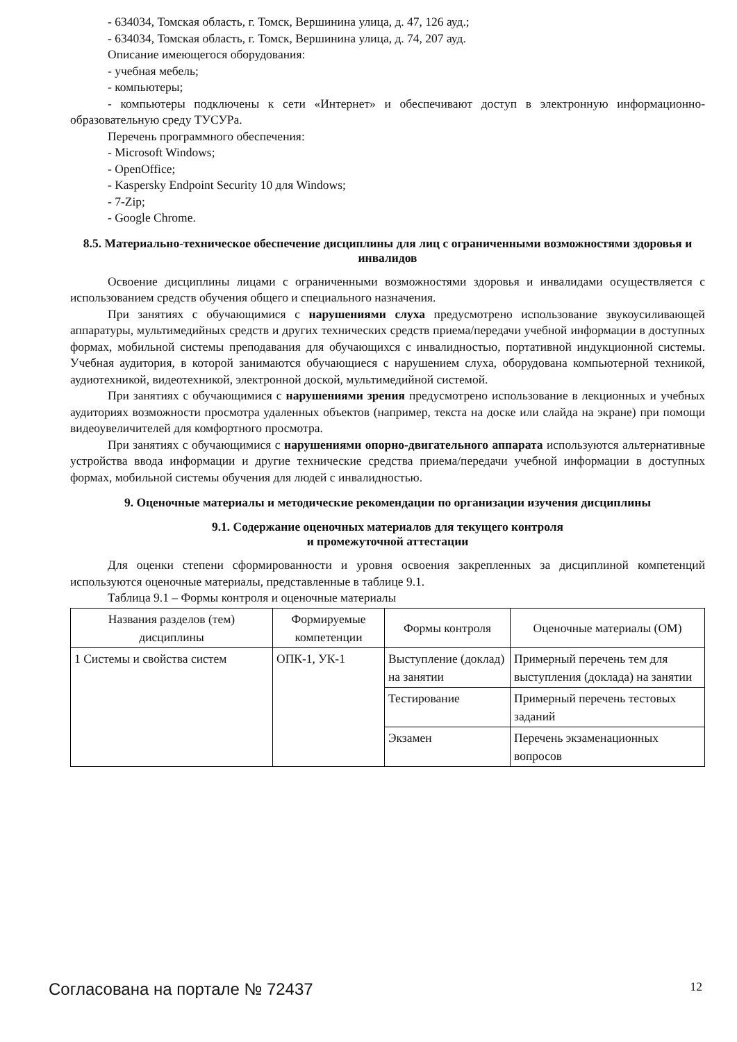- 634034, Томская область, г. Томск, Вершинина улица, д. 47, 126 ауд.;
- 634034, Томская область, г. Томск, Вершинина улица, д. 74, 207 ауд.
Описание имеющегося оборудования:
- учебная мебель;
- компьютеры;
- компьютеры подключены к сети «Интернет» и обеспечивают доступ в электронную информационно-образовательную среду ТУСУРа.
Перечень программного обеспечения:
- Microsoft Windows;
- OpenOffice;
- Kaspersky Endpoint Security 10 для Windows;
- 7-Zip;
- Google Chrome.
8.5. Материально-техническое обеспечение дисциплины для лиц с ограниченными возможностями здоровья и инвалидов
Освоение дисциплины лицами с ограниченными возможностями здоровья и инвалидами осуществляется с использованием средств обучения общего и специального назначения.
При занятиях с обучающимися с нарушениями слуха предусмотрено использование звукоусиливающей аппаратуры, мультимедийных средств и других технических средств приема/передачи учебной информации в доступных формах, мобильной системы преподавания для обучающихся с инвалидностью, портативной индукционной системы. Учебная аудитория, в которой занимаются обучающиеся с нарушением слуха, оборудована компьютерной техникой, аудиотехникой, видеотехникой, электронной доской, мультимедийной системой.
При занятиях с обучающимися с нарушениями зрения предусмотрено использование в лекционных и учебных аудиториях возможности просмотра удаленных объектов (например, текста на доске или слайда на экране) при помощи видеоувеличителей для комфортного просмотра.
При занятиях с обучающимися с нарушениями опорно-двигательного аппарата используются альтернативные устройства ввода информации и другие технические средства приема/передачи учебной информации в доступных формах, мобильной системы обучения для людей с инвалидностью.
9. Оценочные материалы и методические рекомендации по организации изучения дисциплины
9.1. Содержание оценочных материалов для текущего контроля
и промежуточной аттестации
Для оценки степени сформированности и уровня освоения закрепленных за дисциплиной компетенций используются оценочные материалы, представленные в таблице 9.1.
Таблица 9.1 – Формы контроля и оценочные материалы
| Названия разделов (тем) дисциплины | Формируемые компетенции | Формы контроля | Оценочные материалы (ОМ) |
| --- | --- | --- | --- |
| 1 Системы и свойства систем | ОПК-1, УК-1 | Выступление (доклад) на занятии | Примерный перечень тем для выступления (доклада) на занятии |
| | | Тестирование | Примерный перечень тестовых заданий |
| | | Экзамен | Перечень экзаменационных вопросов |
Согласована на портале № 72437 12